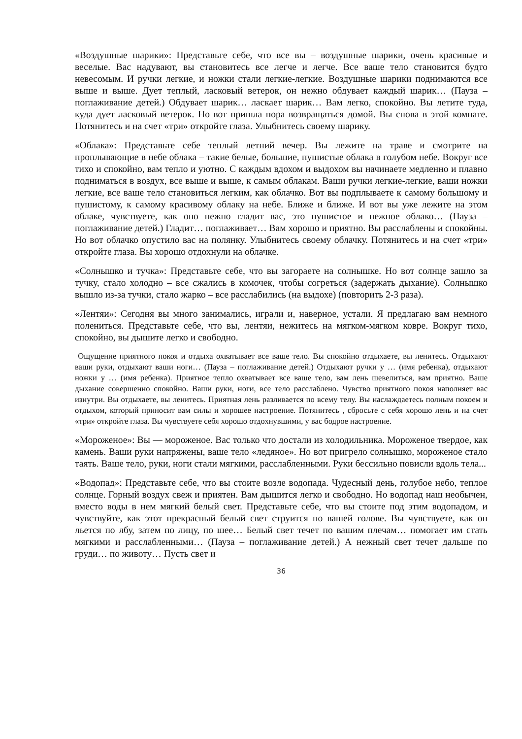«Воздушные шарики»: Представьте себе, что все вы – воздушные шарики, очень красивые и веселые. Вас надувают, вы становитесь все легче и легче. Все ваше тело становится будто невесомым. И ручки легкие, и ножки стали легкие-легкие. Воздушные шарики поднимаются все выше и выше. Дует теплый, ласковый ветерок, он нежно обдувает каждый шарик… (Пауза – поглаживание детей.) Обдувает шарик… ласкает шарик… Вам легко, спокойно. Вы летите туда, куда дует ласковый ветерок. Но вот пришла пора возвращаться домой. Вы снова в этой комнате. Потянитесь и на счет «три» откройте глаза. Улыбнитесь своему шарику.
«Облака»: Представьте себе теплый летний вечер. Вы лежите на траве и смотрите на проплывающие в небе облака – такие белые, большие, пушистые облака в голубом небе. Вокруг все тихо и спокойно, вам тепло и уютно. С каждым вдохом и выдохом вы начинаете медленно и плавно подниматься в воздух, все выше и выше, к самым облакам. Ваши ручки легкие-легкие, ваши ножки легкие, все ваше тело становиться легким, как облачко. Вот вы подплываете к самому большому и пушистому, к самому красивому облаку на небе. Ближе и ближе. И вот вы уже лежите на этом облаке, чувствуете, как оно нежно гладит вас, это пушистое и нежное облако… (Пауза – поглаживание детей.) Гладит… поглаживает… Вам хорошо и приятно. Вы расслаблены и спокойны. Но вот облачко опустило вас на полянку. Улыбнитесь своему облачку. Потянитесь и на счет «три» откройте глаза. Вы хорошо отдохнули на облачке.
«Солнышко и тучка»: Представьте себе, что вы загораете на солнышке. Но вот солнце зашло за тучку, стало холодно – все сжались в комочек, чтобы согреться (задержать дыхание). Солнышко вышло из-за тучки, стало жарко – все расслабились (на выдохе) (повторить 2-3 раза).
«Лентяи»: Сегодня вы много занимались, играли и, наверное, устали. Я предлагаю вам немного полениться. Представьте себе, что вы, лентяи, нежитесь на мягком-мягком ковре. Вокруг тихо, спокойно, вы дышите легко и свободно.
Ощущение приятного покоя и отдыха охватывает все ваше тело. Вы спокойно отдыхаете, вы ленитесь. Отдыхают ваши руки, отдыхают ваши ноги… (Пауза – поглаживание детей.) Отдыхают ручки у … (имя ребенка), отдыхают ножки у … (имя ребенка). Приятное тепло охватывает все ваше тело, вам лень шевелиться, вам приятно. Ваше дыхание совершенно спокойно. Ваши руки, ноги, все тело расслаблено. Чувство приятного покоя наполняет вас изнутри. Вы отдыхаете, вы ленитесь. Приятная лень разливается по всему телу. Вы наслаждаетесь полным покоем и отдыхом, который приносит вам силы и хорошее настроение. Потянитесь , сбросьте с себя хорошо лень и на счет «три» откройте глаза. Вы чувствуете себя хорошо отдохнувшими, у вас бодрое настроение.
«Мороженое»: Вы — мороженое. Вас только что достали из холодильника. Мороженое твердое, как камень. Ваши руки напряжены, ваше тело «ледяное». Но вот пригрело солнышко, мороженое стало таять. Ваше тело, руки, ноги стали мягкими, расслабленными. Руки бессильно повисли вдоль тела...
«Водопад»: Представьте себе, что вы стоите возле водопада. Чудесный день, голубое небо, теплое солнце. Горный воздух свеж и приятен. Вам дышится легко и свободно. Но водопад наш необычен, вместо воды в нем мягкий белый свет. Представьте себе, что вы стоите под этим водопадом, и чувствуйте, как этот прекрасный белый свет струится по вашей голове. Вы чувствуете, как он льется по лбу, затем по лицу, по шее… Белый свет течет по вашим плечам… помогает им стать мягкими и расслабленными… (Пауза – поглаживание детей.) А нежный свет течет дальше по груди… по животу… Пусть свет и
36